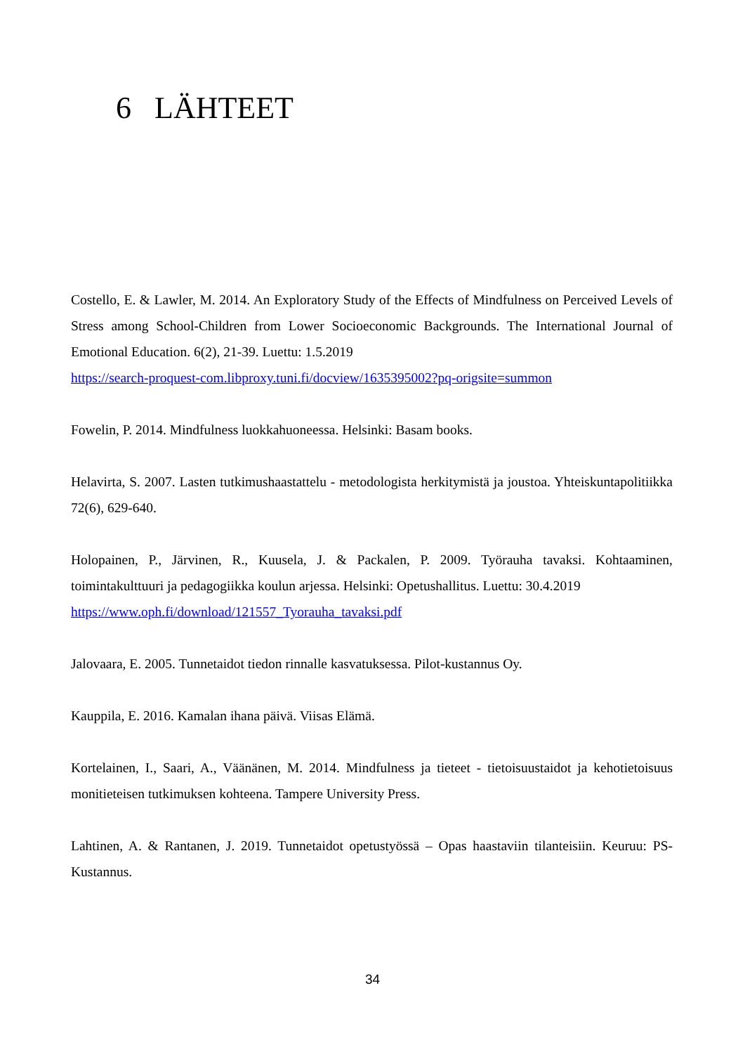6 LÄHTEET
Costello, E. & Lawler, M. 2014. An Exploratory Study of the Effects of Mindfulness on Perceived Levels of Stress among School-Children from Lower Socioeconomic Backgrounds. The International Journal of Emotional Education. 6(2), 21-39. Luettu: 1.5.2019
https://search-proquest-com.libproxy.tuni.fi/docview/1635395002?pq-origsite=summon
Fowelin, P. 2014. Mindfulness luokkahuoneessa. Helsinki: Basam books.
Helavirta, S. 2007. Lasten tutkimushaastattelu - metodologista herkitymistä ja joustoa. Yhteiskuntapolitiikka 72(6), 629-640.
Holopainen, P., Järvinen, R., Kuusela, J. & Packalen, P. 2009. Työrauha tavaksi. Kohtaaminen, toimintakulttuuri ja pedagogiikka koulun arjessa. Helsinki: Opetushallitus. Luettu: 30.4.2019
https://www.oph.fi/download/121557_Tyorauha_tavaksi.pdf
Jalovaara, E. 2005. Tunnetaidot tiedon rinnalle kasvatuksessa. Pilot-kustannus Oy.
Kauppila, E. 2016. Kamalan ihana päivä. Viisas Elämä.
Kortelainen, I., Saari, A., Väänänen, M. 2014. Mindfulness ja tieteet - tietoisuustaidot ja kehotietoisuus monitieteisen tutkimuksen kohteena. Tampere University Press.
Lahtinen, A. & Rantanen, J. 2019. Tunnetaidot opetustyössä – Opas haastaviin tilanteisiin. Keuruu: PS-Kustannus.
34